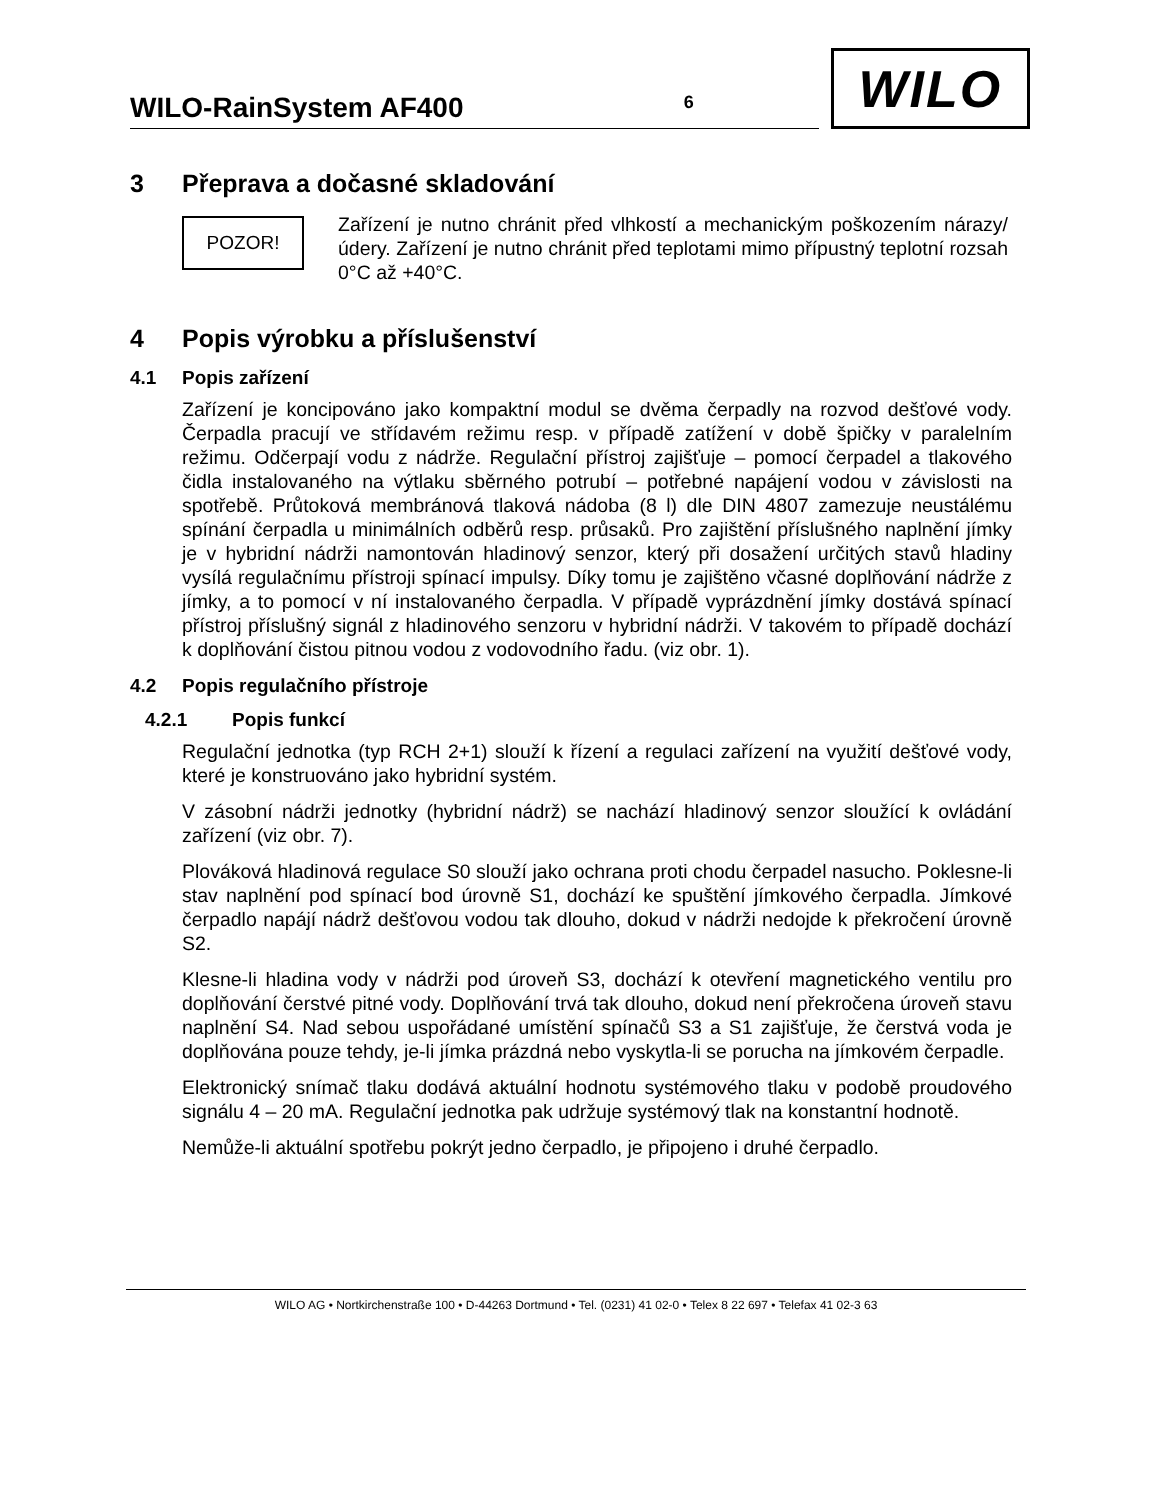WILO-RainSystem AF400 6
WILO
3 Přeprava a dočasné skladování
POZOR!
Zařízení je nutno chránit před vlhkostí a mechanickým poškozením nárazy/údery. Zařízení je nutno chránit před teplotami mimo přípustný teplotní rozsah 0°C až +40°C.
4 Popis výrobku a příslušenství
4.1 Popis zařízení
Zařízení je koncipováno jako kompaktní modul se dvěma čerpadly na rozvod dešťové vody. Čerpadla pracují ve střídavém režimu resp. v případě zatížení v době špičky v paralelním režimu. Odčerpají vodu z nádrže. Regulační přístroj zajišťuje – pomocí čerpadel a tlakového čidla instalovaného na výtlaku sběrného potrubí – potřebné napájení vodou v závislosti na spotřebě. Průtoková membránová tlaková nádoba (8 l) dle DIN 4807 zamezuje neustálému spínání čerpadla u minimálních odběrů resp. průsaků. Pro zajištění příslušného naplnění jímky je v hybridní nádrži namontován hladinový senzor, který při dosažení určitých stavů hladiny vysílá regulačnímu přístroji spínací impulsy. Díky tomu je zajištěno včasné doplňování nádrže z jímky, a to pomocí v ní instalovaného čerpadla. V případě vyprázdnění jímky dostává spínací přístroj příslušný signál z hladinového senzoru v hybridní nádrži. V takovém to případě dochází k doplňování čistou pitnou vodou z vodovodního řadu. (viz obr. 1).
4.2 Popis regulačního přístroje
4.2.1 Popis funkcí
Regulační jednotka (typ RCH 2+1) slouží k řízení a regulaci zařízení na využití dešťové vody, které je konstruováno jako hybridní systém.
V zásobní nádrži jednotky (hybridní nádrž) se nachází hladinový senzor sloužící k ovládání zařízení (viz obr. 7).
Plováková hladinová regulace S0 slouží jako ochrana proti chodu čerpadel nasucho. Poklesne-li stav naplnění pod spínací bod úrovně S1, dochází ke spuštění jímkového čerpadla. Jímkové čerpadlo napájí nádrž dešťovou vodou tak dlouho, dokud v nádrži nedojde k překročení úrovně S2.
Klesne-li hladina vody v nádrži pod úroveň S3, dochází k otevření magnetického ventilu pro doplňování čerstvé pitné vody. Doplňování trvá tak dlouho, dokud není překročena úroveň stavu naplnění S4. Nad sebou uspořádané umístění spínačů S3 a S1 zajišťuje, že čerstvá voda je doplňována pouze tehdy, je-li jímka prázdná nebo vyskytla-li se porucha na jímkovém čerpadle.
Elektronický snímač tlaku dodává aktuální hodnotu systémového tlaku v podobě proudového signálu 4 – 20 mA. Regulační jednotka pak udržuje systémový tlak na konstantní hodnotě.
Nemůže-li aktuální spotřebu pokrýt jedno čerpadlo, je připojeno i druhé čerpadlo.
WILO AG • Nortkirchenstraße 100 • D-44263 Dortmund • Tel. (0231) 41 02-0 • Telex 8 22 697 • Telefax 41 02-3 63